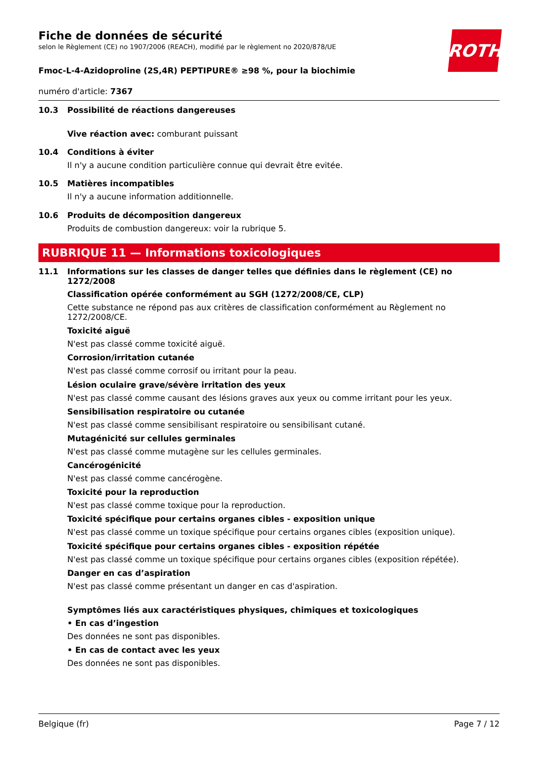ROTH
Fiche de données de sécurité
selon le Règlement (CE) no 1907/2006 (REACH), modifié par le règlement no 2020/878/UE
Fmoc-L-4-Azidoproline (2S,4R) PEPTIPURE® ≥98 %, pour la biochimie
numéro d'article: 7367
10.3 Possibilité de réactions dangereuses
Vive réaction avec: comburant puissant
10.4 Conditions à éviter
Il n'y a aucune condition particulière connue qui devrait être evitée.
10.5 Matières incompatibles
Il n'y a aucune information additionnelle.
10.6 Produits de décomposition dangereux
Produits de combustion dangereux: voir la rubrique 5.
RUBRIQUE 11 — Informations toxicologiques
11.1 Informations sur les classes de danger telles que définies dans le règlement (CE) no 1272/2008
Classification opérée conformément au SGH (1272/2008/CE, CLP)
Cette substance ne répond pas aux critères de classification conformément au Règlement no 1272/2008/CE.
Toxicité aiguë
N'est pas classé comme toxicité aiguë.
Corrosion/irritation cutanée
N'est pas classé comme corrosif ou irritant pour la peau.
Lésion oculaire grave/sévère irritation des yeux
N'est pas classé comme causant des lésions graves aux yeux ou comme irritant pour les yeux.
Sensibilisation respiratoire ou cutanée
N'est pas classé comme sensibilisant respiratoire ou sensibilisant cutané.
Mutagénicité sur cellules germinales
N'est pas classé comme mutagène sur les cellules germinales.
Cancérogénicité
N'est pas classé comme cancérogène.
Toxicité pour la reproduction
N'est pas classé comme toxique pour la reproduction.
Toxicité spécifique pour certains organes cibles - exposition unique
N'est pas classé comme un toxique spécifique pour certains organes cibles (exposition unique).
Toxicité spécifique pour certains organes cibles - exposition répétée
N'est pas classé comme un toxique spécifique pour certains organes cibles (exposition répétée).
Danger en cas d’aspiration
N'est pas classé comme présentant un danger en cas d'aspiration.
Symptômes liés aux caractéristiques physiques, chimiques et toxicologiques
• En cas d’ingestion
Des données ne sont pas disponibles.
• En cas de contact avec les yeux
Des données ne sont pas disponibles.
Belgique (fr) Page 7 / 12